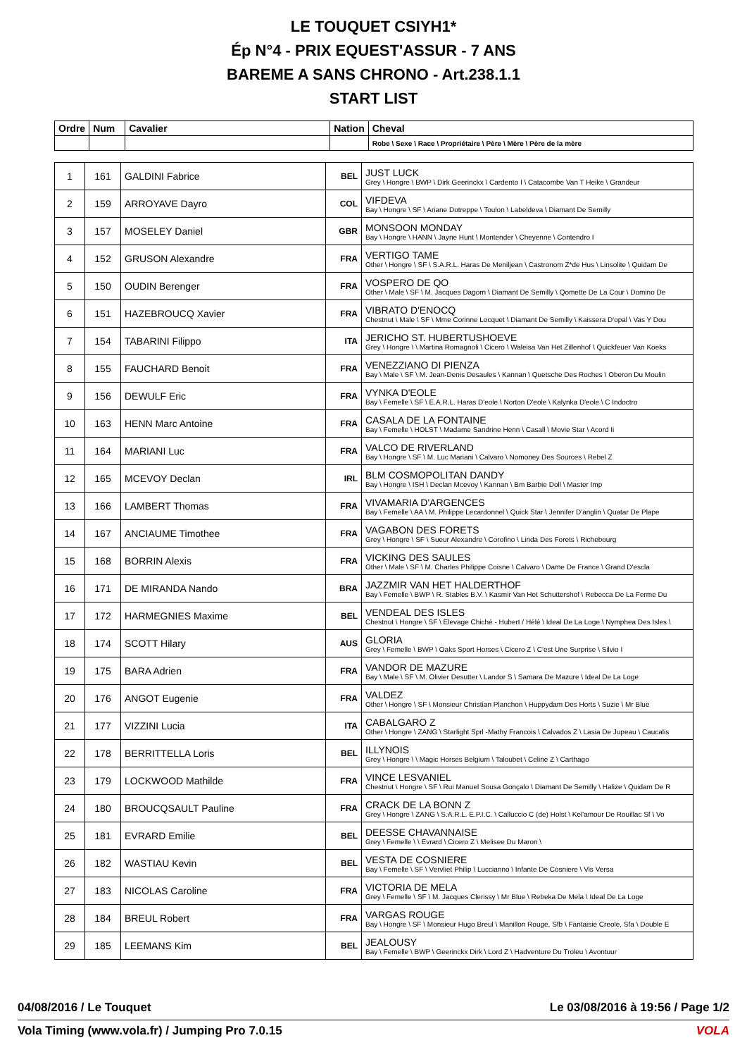LE TOUQUET CSIYH1*
Ép N°4 - PRIX EQUEST'ASSUR - 7 ANS
BAREME A SANS CHRONO - Art.238.1.1
START LIST
| Ordre | Num | Cavalier | Nation | Cheval |
| --- | --- | --- | --- | --- |
| | | | | Robe \ Sexe \ Race \ Propriétaire \ Père \ Mère \ Père de la mère |
| 1 | 161 | GALDINI Fabrice | BEL | JUST LUCK Grey \ Hongre \ BWP \ Dirk Geerinckx \ Cardento I \ Catacombe Van T Heike \ Grandeur |
| 2 | 159 | ARROYAVE Dayro | COL | VIFDEVA Bay \ Hongre \ SF \ Ariane Dotreppe \ Toulon \ Labeldeva \ Diamant De Semilly |
| 3 | 157 | MOSELEY Daniel | GBR | MONSOON MONDAY Bay \ Hongre \ HANN \ Jayne Hunt \ Montender \ Cheyenne \ Contendro I |
| 4 | 152 | GRUSON Alexandre | FRA | VERTIGO TAME Other \ Hongre \ SF \ S.A.R.L. Haras De Meniljean \ Castronom Z*de Hus \ Linsolite \ Quidam De |
| 5 | 150 | OUDIN Berenger | FRA | VOSPERO DE QO Other \ Male \ SF \ M. Jacques Dagorn \ Diamant De Semilly \ Qomette De La Cour \ Domino De |
| 6 | 151 | HAZEBROUCQ Xavier | FRA | VIBRATO D'ENOCQ Chestnut \ Male \ SF \ Mme Corinne Locquet \ Diamant De Semilly \ Kaissera D'opal \ Vas Y Dou |
| 7 | 154 | TABARINI Filippo | ITA | JERICHO ST. HUBERTUSHOEVE Grey \ Hongre \ \ Martina Romagnoli \ Cicero \ Waleisa Van Het Zillenhof \ Quickfeuer Van Koeks |
| 8 | 155 | FAUCHARD Benoit | FRA | VENEZZIANO DI PIENZA Bay \ Male \ SF \ M. Jean-Denis Desaules \ Kannan \ Quetsche Des Roches \ Oberon Du Moulin |
| 9 | 156 | DEWULF Eric | FRA | VYNKA D'EOLE Bay \ Femelle \ SF \ E.A.R.L. Haras D'eole \ Norton D'eole \ Kalynka D'eole \ C Indoctro |
| 10 | 163 | HENN Marc Antoine | FRA | CASALA DE LA FONTAINE Bay \ Femelle \ HOLST \ Madame Sandrine Henn \ Casall \ Movie Star \ Acord Ii |
| 11 | 164 | MARIANI Luc | FRA | VALCO DE RIVERLAND Bay \ Hongre \ SF \ M. Luc Mariani \ Calvaro \ Nomoney Des Sources \ Rebel Z |
| 12 | 165 | MCEVOY Declan | IRL | BLM COSMOPOLITAN DANDY Bay \ Hongre \ ISH \ Declan Mcevoy \ Kannan \ Bm Barbie Doll \ Master Imp |
| 13 | 166 | LAMBERT Thomas | FRA | VIVAMARIA D'ARGENCES Bay \ Femelle \ AA \ M. Philippe Lecardonnel \ Quick Star \ Jennifer D'anglin \ Quatar De Plape |
| 14 | 167 | ANCIAUME Timothee | FRA | VAGABON DES FORETS Grey \ Hongre \ SF \ Sueur Alexandre \ Corofino \ Linda Des Forets \ Richebourg |
| 15 | 168 | BORRIN Alexis | FRA | VICKING DES SAULES Other \ Male \ SF \ M. Charles Philippe Coisne \ Calvaro \ Dame De France \ Grand D'escla |
| 16 | 171 | DE MIRANDA Nando | BRA | JAZZMIR VAN HET HALDERTHOF Bay \ Femelle \ BWP \ R. Stables B.V. \ Kasmir Van Het Schuttershof \ Rebecca De La Ferme Du |
| 17 | 172 | HARMEGNIES Maxime | BEL | VENDEAL DES ISLES Chestnut \ Hongre \ SF \ Elevage Chiché - Hubert / Hélè \ Ideal De La Loge \ Nymphea Des Isles \ |
| 18 | 174 | SCOTT Hilary | AUS | GLORIA Grey \ Femelle \ BWP \ Oaks Sport Horses \ Cicero Z \ C'est Une Surprise \ Silvio I |
| 19 | 175 | BARA Adrien | FRA | VANDOR DE MAZURE Bay \ Male \ SF \ M. Olivier Desutter \ Landor S \ Samara De Mazure \ Ideal De La Loge |
| 20 | 176 | ANGOT Eugenie | FRA | VALDEZ Other \ Hongre \ SF \ Monsieur Christian Planchon \ Huppydam Des Horts \ Suzie \ Mr Blue |
| 21 | 177 | VIZZINI Lucia | ITA | CABALGARO Z Other \ Hongre \ ZANG \ Starlight Sprl -Mathy Francois \ Calvados Z \ Lasia De Jupeau \ Caucalis |
| 22 | 178 | BERRITTELLA Loris | BEL | ILLYNOIS Grey \ Hongre \ \ Magic Horses Belgium \ Taloubet \ Celine Z \ Carthago |
| 23 | 179 | LOCKWOOD Mathilde | FRA | VINCE LESVANIEL Chestnut \ Hongre \ SF \ Rui Manuel Sousa Gonçalo \ Diamant De Semilly \ Halize \ Quidam De R |
| 24 | 180 | BROUCQSAULT Pauline | FRA | CRACK DE LA BONN Z Grey \ Hongre \ ZANG \ S.A.R.L. E.P.I.C. \ Calluccio C (de) Holst \ Kel'amour De Rouillac Sf \ Vo |
| 25 | 181 | EVRARD Emilie | BEL | DEESSE CHAVANNAISE Grey \ Femelle \ \ Evrard \ Cicero Z \ Melisee Du Maron \ |
| 26 | 182 | WASTIAU Kevin | BEL | VESTA DE COSNIERE Bay \ Femelle \ SF \ Vervliet Philip \ Luccianno \ Infante De Cosniere \ Vis Versa |
| 27 | 183 | NICOLAS Caroline | FRA | VICTORIA DE MELA Grey \ Femelle \ SF \ M. Jacques Clerissy \ Mr Blue \ Rebeka De Mela \ Ideal De La Loge |
| 28 | 184 | BREUL Robert | FRA | VARGAS ROUGE Bay \ Hongre \ SF \ Monsieur Hugo Breul \ Manillon Rouge, Sfb \ Fantaisie Creole, Sfa \ Double E |
| 29 | 185 | LEEMANS Kim | BEL | JEALOUSY Bay \ Femelle \ BWP \ Geerinckx Dirk \ Lord Z \ Hadventure Du Troleu \ Avontuur |
04/08/2016 / Le Touquet Le 03/08/2016 à 19:56 / Page 1/2
Vola Timing (www.vola.fr) / Jumping Pro 7.0.15 VOLA